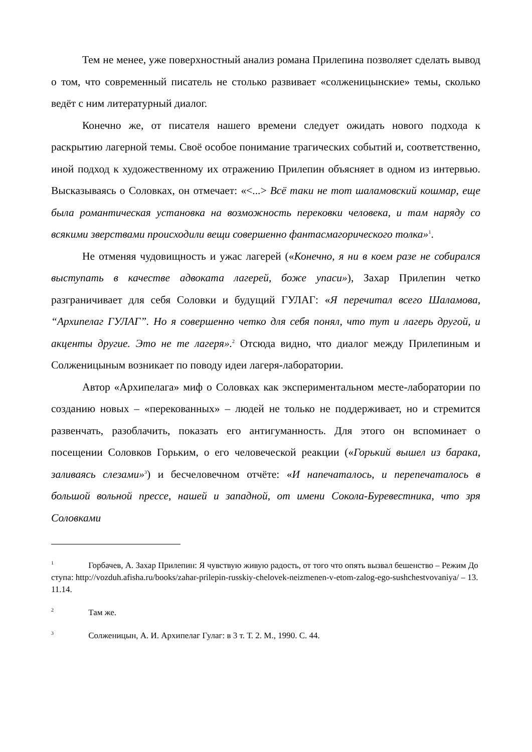Тем не менее, уже поверхностный анализ романа Прилепина позволяет сделать вывод о том, что современный писатель не столько развивает «солженицынские» темы, сколько ведёт с ним литературный диалог.
Конечно же, от писателя нашего времени следует ожидать нового подхода к раскрытию лагерной темы. Своё особое понимание трагических событий и, соответственно, иной подход к художественному их отражению Прилепин объясняет в одном из интервью. Высказываясь о Соловках, он отмечает: «<...> Всё таки не тот шаламовский кошмар, еще была романтическая установка на возможность перековки человека, и там наряду со всякими зверствами происходили вещи совершенно фантасмагорического толка»<sup>1</sup>.
Не отменяя чудовищность и ужас лагерей («Конечно, я ни в коем разе не собирался выступать в качестве адвоката лагерей, боже упаси»), Захар Прилепин четко разграничивает для себя Соловки и будущий ГУЛАГ: «Я перечитал всего Шаламова, “Архипелаг ГУЛАГ”. Но я совершенно четко для себя понял, что тут и лагерь другой, и акценты другие. Это не те лагеря».<sup>2</sup> Отсюда видно, что диалог между Прилепиным и Солженицыным возникает по поводу идеи лагеря-лаборатории.
Автор «Архипелага» миф о Соловках как экспериментальном месте-лаборатории по созданию новых – «перекованных» – людей не только не поддерживает, но и стремится развенчать, разоблачить, показать его антигуманность. Для этого он вспоминает о посещении Соловков Горьким, о его человеческой реакции («Горький вышел из барака, заливаясь слезами»<sup>3</sup>) и бесчеловечном отчёте: «И напечаталось, и перепечаталось в большой вольной прессе, нашей и западной, от имени Сокола-Буревестника, что зря Соловками
<sup>1</sup> Горбачев, А. Захар Прилепин: Я чувствую живую радость, от того что опять вызвал бешенство – Режим Доступа: http://vozduh.afisha.ru/books/zahar-prilepin-russkiy-chelovek-neizmenen-v-etom-zalog-ego-sushchestvovaniya/ – 13.11.14.
<sup>2</sup> Там же.
<sup>3</sup> Солженицын, А. И. Архипелаг Гулаг: в 3 т. Т. 2. М., 1990. С. 44.